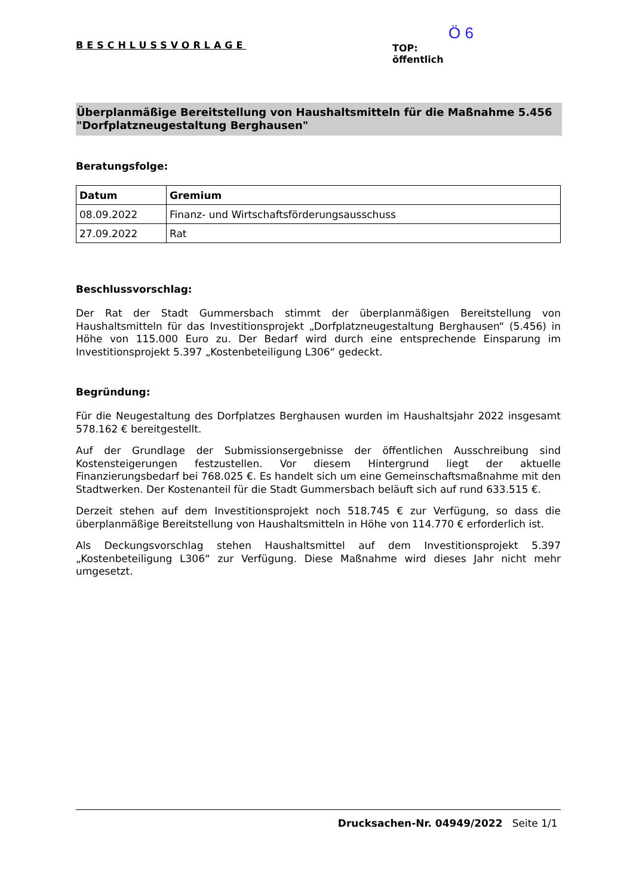BESCHLUSSVORLAGE
Ö 6
TOP:
öffentlich
Überplanmäßige Bereitstellung von Haushaltsmitteln für die Maßnahme 5.456 "Dorfplatzneugestaltung Berghausen"
Beratungsfolge:
| Datum | Gremium |
| --- | --- |
| 08.09.2022 | Finanz- und Wirtschaftsförderungsausschuss |
| 27.09.2022 | Rat |
Beschlussvorschlag:
Der Rat der Stadt Gummersbach stimmt der überplanmäßigen Bereitstellung von Haushaltsmitteln für das Investitionsprojekt „Dorfplatzneugestaltung Berghausen“ (5.456) in Höhe von 115.000 Euro zu. Der Bedarf wird durch eine entsprechende Einsparung im Investitionsprojekt 5.397 „Kostenbeteiligung L306“ gedeckt.
Begründung:
Für die Neugestaltung des Dorfplatzes Berghausen wurden im Haushaltsjahr 2022 insgesamt 578.162 € bereitgestellt.
Auf der Grundlage der Submissionsergebnisse der öffentlichen Ausschreibung sind Kostensteigerungen festzustellen. Vor diesem Hintergrund liegt der aktuelle Finanzierungsbedarf bei 768.025 €. Es handelt sich um eine Gemeinschaftsmaßnahme mit den Stadtwerken. Der Kostenanteil für die Stadt Gummersbach beläuft sich auf rund 633.515 €.
Derzeit stehen auf dem Investitionsprojekt noch 518.745 € zur Verfügung, so dass die überplanmäßige Bereitstellung von Haushaltsmitteln in Höhe von 114.770 € erforderlich ist.
Als Deckungsvorschlag stehen Haushaltsmittel auf dem Investitionsprojekt 5.397 „Kostenbeteiligung L306“ zur Verfügung. Diese Maßnahme wird dieses Jahr nicht mehr umgesetzt.
Drucksachen-Nr. 04949/2022 Seite 1/1